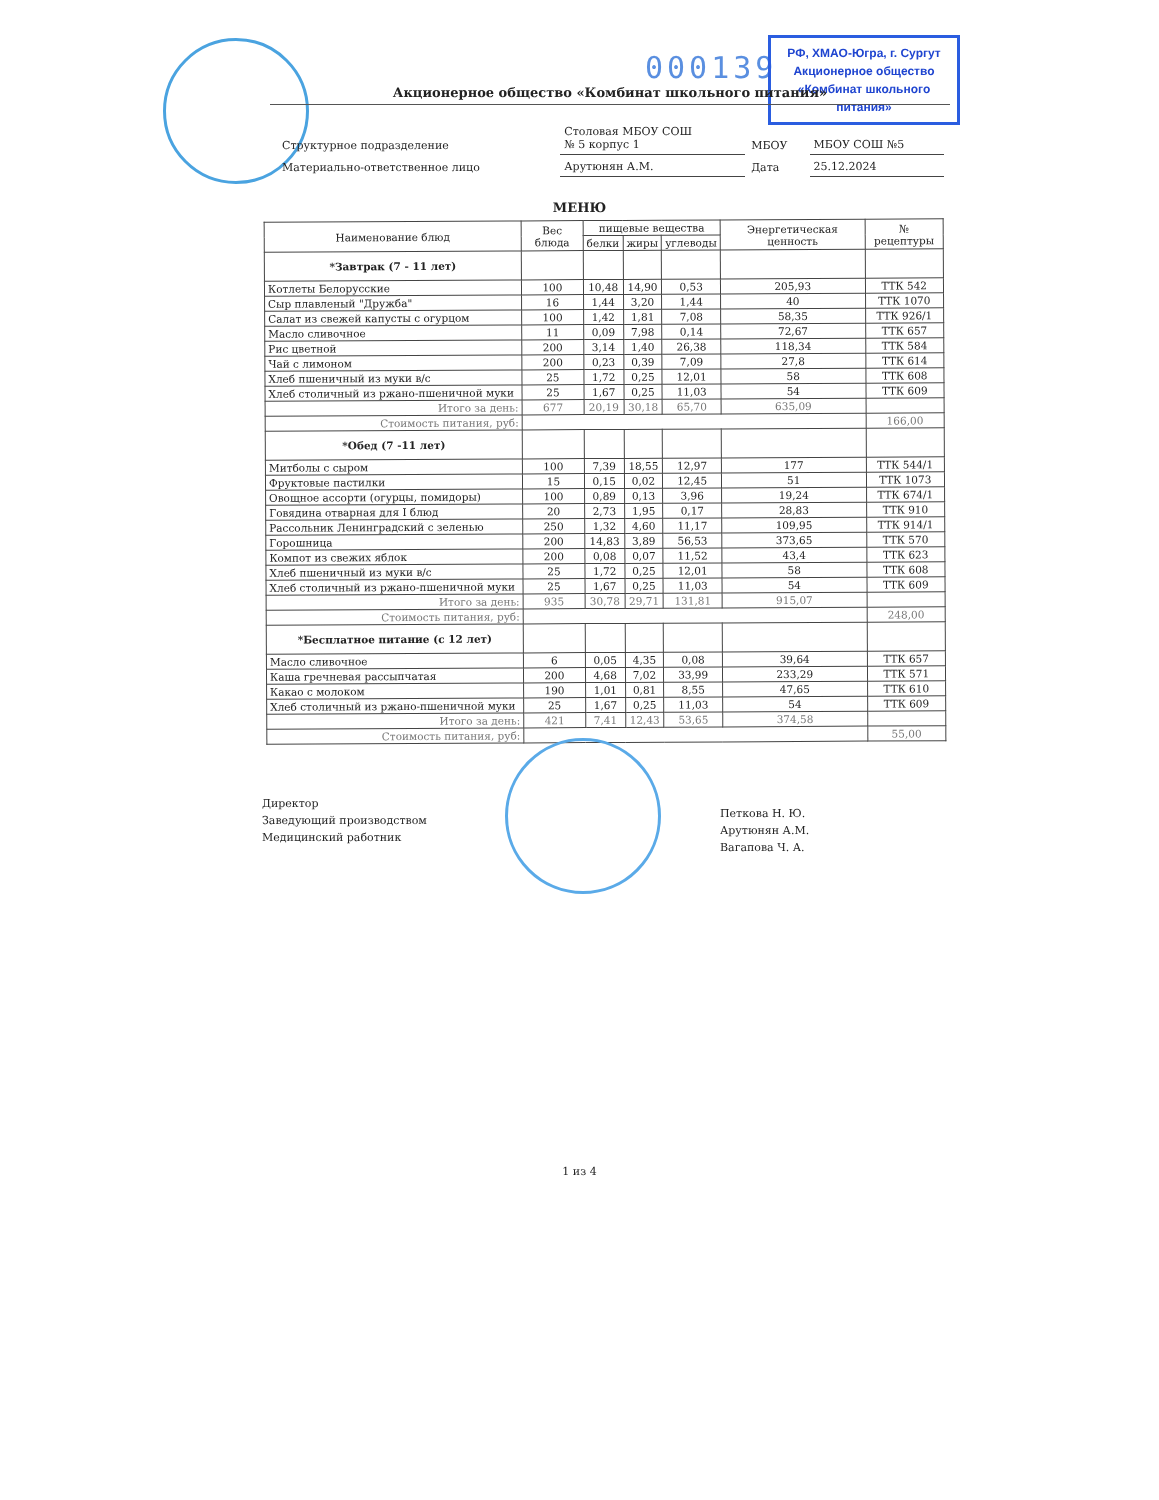000139
РФ, ХМАО-Югра, г. Сургут
Акционерное общество
«Комбинат школьного питания»
Акционерное общество «Комбинат школьного питания»
| Структурное подразделение | Столовая МБОУ СОШ № 5 корпус 1 | МБОУ | МБОУ СОШ №5 |
| Материально-ответственное лицо | Арутюнян А.М. | Дата | 25.12.2024 |
МЕНЮ
| Наименование блюд | Вес блюда | пищевые вещества | | | Энергетическая ценность | № рецептуры |
| --- | --- | --- | --- | --- | --- | --- |
| | | белки | жиры | углеводы | | |
| *Завтрак (7 - 11 лет) | | | | | | |
| Котлеты Белорусские | 100 | 10,48 | 14,90 | 0,53 | 205,93 | ТТК 542 |
| Сыр плавленый "Дружба" | 16 | 1,44 | 3,20 | 1,44 | 40 | ТТК 1070 |
| Салат из свежей капусты с огурцом | 100 | 1,42 | 1,81 | 7,08 | 58,35 | ТТК 926/1 |
| Масло сливочное | 11 | 0,09 | 7,98 | 0,14 | 72,67 | ТТК 657 |
| Рис цветной | 200 | 3,14 | 1,40 | 26,38 | 118,34 | ТТК 584 |
| Чай с лимоном | 200 | 0,23 | 0,39 | 7,09 | 27,8 | ТТК 614 |
| Хлеб пшеничный из муки в/с | 25 | 1,72 | 0,25 | 12,01 | 58 | ТТК 608 |
| Хлеб столичный из ржано-пшеничной муки | 25 | 1,67 | 0,25 | 11,03 | 54 | ТТК 609 |
| Итого за день: | 677 | 20,19 | 30,18 | 65,70 | 635,09 | |
| Стоимость питания, руб: | | | | | | 166,00 |
| *Обед (7 -11 лет) | | | | | | |
| Митболы с сыром | 100 | 7,39 | 18,55 | 12,97 | 177 | ТТК 544/1 |
| Фруктовые пастилки | 15 | 0,15 | 0,02 | 12,45 | 51 | ТТК 1073 |
| Овощное ассорти (огурцы, помидоры) | 100 | 0,89 | 0,13 | 3,96 | 19,24 | ТТК 674/1 |
| Говядина отварная для I блюд | 20 | 2,73 | 1,95 | 0,17 | 28,83 | ТТК 910 |
| Рассольник Ленинградский с зеленью | 250 | 1,32 | 4,60 | 11,17 | 109,95 | ТТК 914/1 |
| Горошница | 200 | 14,83 | 3,89 | 56,53 | 373,65 | ТТК 570 |
| Компот из свежих яблок | 200 | 0,08 | 0,07 | 11,52 | 43,4 | ТТК 623 |
| Хлеб пшеничный из муки в/с | 25 | 1,72 | 0,25 | 12,01 | 58 | ТТК 608 |
| Хлеб столичный из ржано-пшеничной муки | 25 | 1,67 | 0,25 | 11,03 | 54 | ТТК 609 |
| Итого за день: | 935 | 30,78 | 29,71 | 131,81 | 915,07 | |
| Стоимость питания, руб: | | | | | | 248,00 |
| *Бесплатное питание (с 12 лет) | | | | | | |
| Масло сливочное | 6 | 0,05 | 4,35 | 0,08 | 39,64 | ТТК 657 |
| Каша гречневая рассыпчатая | 200 | 4,68 | 7,02 | 33,99 | 233,29 | ТТК 571 |
| Какао с молоком | 190 | 1,01 | 0,81 | 8,55 | 47,65 | ТТК 610 |
| Хлеб столичный из ржано-пшеничной муки | 25 | 1,67 | 0,25 | 11,03 | 54 | ТТК 609 |
| Итого за день: | 421 | 7,41 | 12,43 | 53,65 | 374,58 | |
| Стоимость питания, руб: | | | | | | 55,00 |
Директор
Заведующий производством
Медицинский работник
Петкова Н. Ю.
Арутюнян А.М.
Вагапова Ч. А.
1 из 4